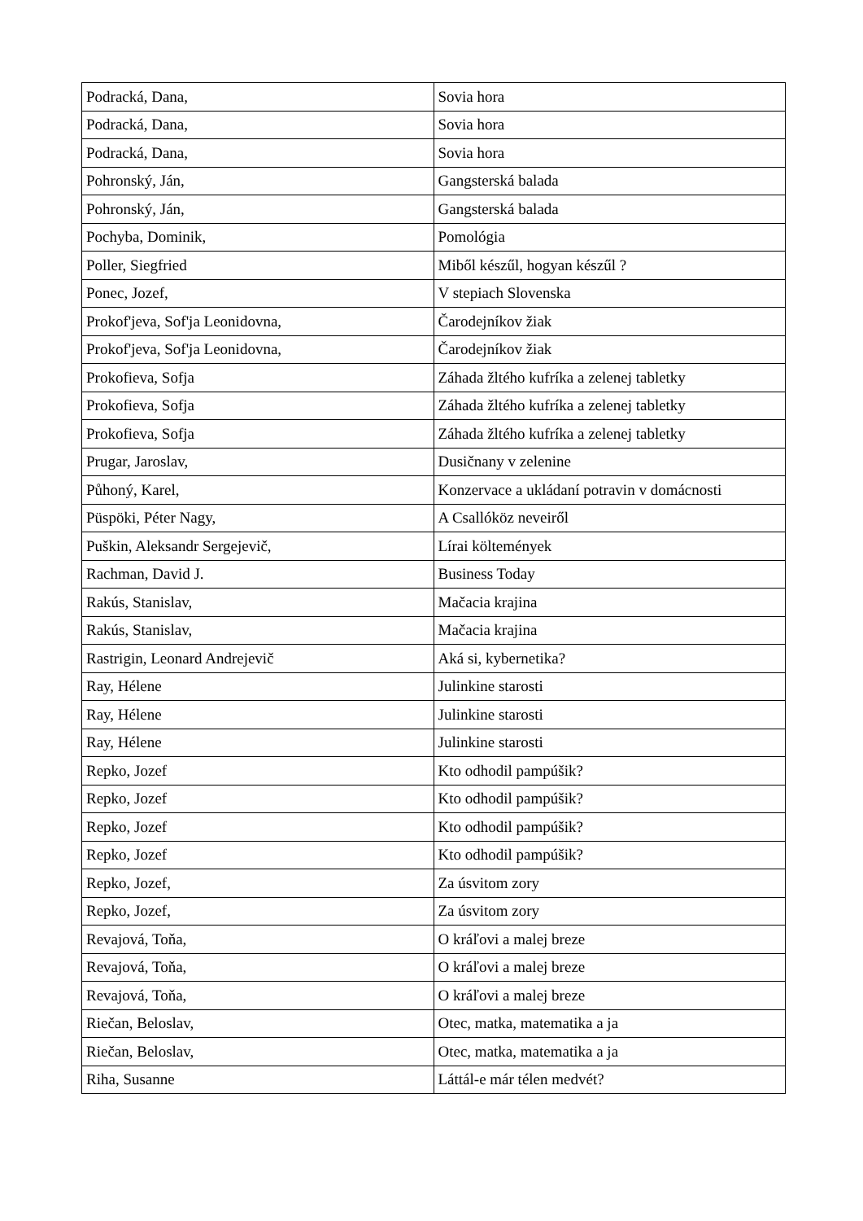| Podracká, Dana, | Sovia hora |
| Podracká, Dana, | Sovia hora |
| Podracká, Dana, | Sovia hora |
| Pohronský, Ján, | Gangsterská balada |
| Pohronský, Ján, | Gangsterská balada |
| Pochyba, Dominik, | Pomológia |
| Poller, Siegfried | Miből készűl, hogyan készűl ? |
| Ponec, Jozef, | V stepiach Slovenska |
| Prokof'jeva, Sof'ja Leonidovna, | Čarodejníkov žiak |
| Prokof'jeva, Sof'ja Leonidovna, | Čarodejníkov žiak |
| Prokofieva, Sofja | Záhada žltého kufríka a zelenej tabletky |
| Prokofieva, Sofja | Záhada žltého kufríka a zelenej tabletky |
| Prokofieva, Sofja | Záhada žltého kufríka a zelenej tabletky |
| Prugar, Jaroslav, | Dusičnany v zelenine |
| Půhoný, Karel, | Konzervace a ukládaní potravin v domácnosti |
| Püspöki, Péter Nagy, | A Csallóköz neveiről |
| Puškin, Aleksandr Sergejevič, | Lírai költemények |
| Rachman, David J. | Business Today |
| Rakús, Stanislav, | Mačacia krajina |
| Rakús, Stanislav, | Mačacia krajina |
| Rastrigin, Leonard Andrejevič | Aká si, kybernetika? |
| Ray, Hélene | Julinkine starosti |
| Ray, Hélene | Julinkine starosti |
| Ray, Hélene | Julinkine starosti |
| Repko, Jozef | Kto odhodil pampúšik? |
| Repko, Jozef | Kto odhodil pampúšik? |
| Repko, Jozef | Kto odhodil pampúšik? |
| Repko, Jozef | Kto odhodil pampúšik? |
| Repko, Jozef, | Za úsvitom zory |
| Repko, Jozef, | Za úsvitom zory |
| Revajová, Toňa, | O kráľovi a malej breze |
| Revajová, Toňa, | O kráľovi a malej breze |
| Revajová, Toňa, | O kráľovi a malej breze |
| Riečan, Beloslav, | Otec, matka, matematika a ja |
| Riečan, Beloslav, | Otec, matka, matematika a ja |
| Riha, Susanne | Láttál-e már télen medvét? |